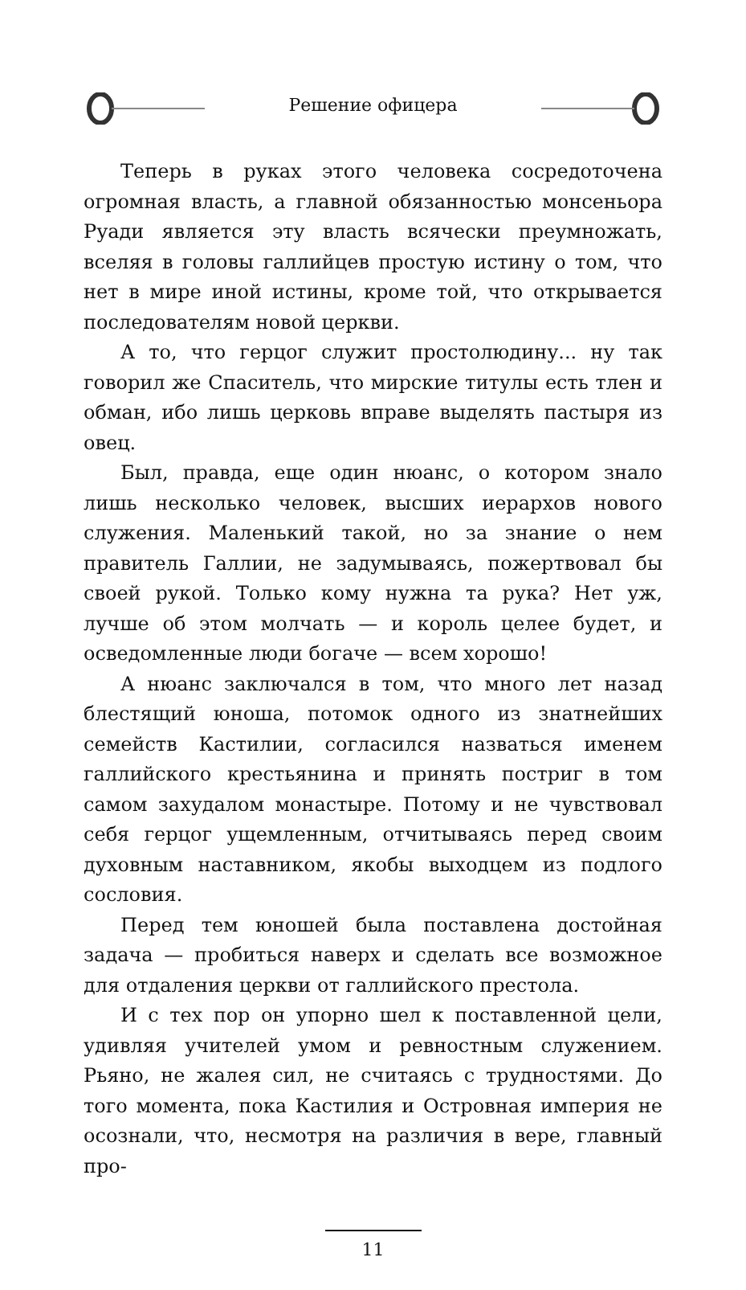Решение офицера
Теперь в руках этого человека сосредоточена огромная власть, а главной обязанностью монсеньора Руади является эту власть всячески преумножать, вселяя в головы галлийцев простую истину о том, что нет в мире иной истины, кроме той, что открывается последователям новой церкви.
А то, что герцог служит простолюдину... ну так говорил же Спаситель, что мирские титулы есть тлен и обман, ибо лишь церковь вправе выделять пастыря из овец.
Был, правда, еще один нюанс, о котором знало лишь несколько человек, высших иерархов нового служения. Маленький такой, но за знание о нем правитель Галлии, не задумываясь, пожертвовал бы своей рукой. Только кому нужна та рука? Нет уж, лучше об этом молчать — и король целее будет, и осведомленные люди богаче — всем хорошо!
А нюанс заключался в том, что много лет назад блестящий юноша, потомок одного из знатнейших семейств Кастилии, согласился назваться именем галлийского крестьянина и принять постриг в том самом захудалом монастыре. Потому и не чувствовал себя герцог ущемленным, отчитываясь перед своим духовным наставником, якобы выходцем из подлого сословия.
Перед тем юношей была поставлена достойная задача — пробиться наверх и сделать все возможное для отдаления церкви от галлийского престола.
И с тех пор он упорно шел к поставленной цели, удивляя учителей умом и ревностным служением. Рьяно, не жалея сил, не считаясь с трудностями. До того момента, пока Кастилия и Островная империя не осознали, что, несмотря на различия в вере, главный про-
11